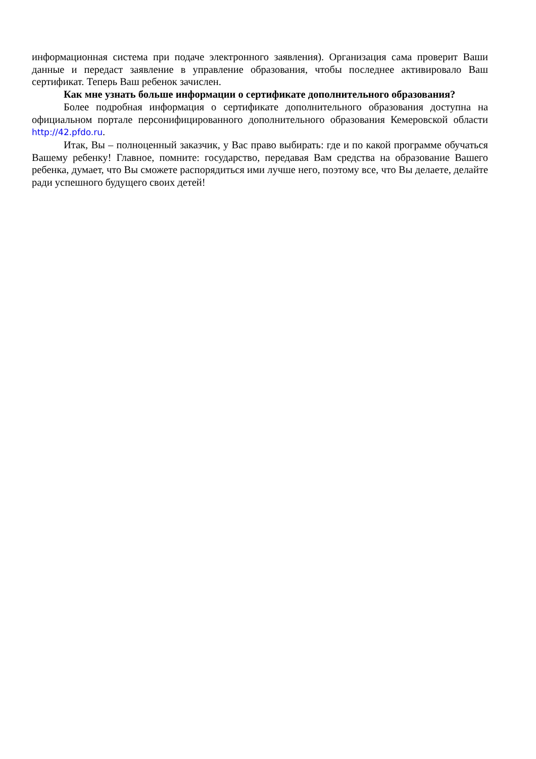информационная система при подаче электронного заявления). Организация сама проверит Ваши данные и передаст заявление в управление образования, чтобы последнее активировало Ваш сертификат. Теперь Ваш ребенок зачислен.
Как мне узнать больше информации о сертификате дополнительного образования?
Более подробная информация о сертификате дополнительного образования доступна на официальном портале персонифицированного дополнительного образования Кемеровской области http://42.pfdo.ru.
Итак, Вы – полноценный заказчик, у Вас право выбирать: где и по какой программе обучаться Вашему ребенку! Главное, помните: государство, передавая Вам средства на образование Вашего ребенка, думает, что Вы сможете распорядиться ими лучше него, поэтому все, что Вы делаете, делайте ради успешного будущего своих детей!